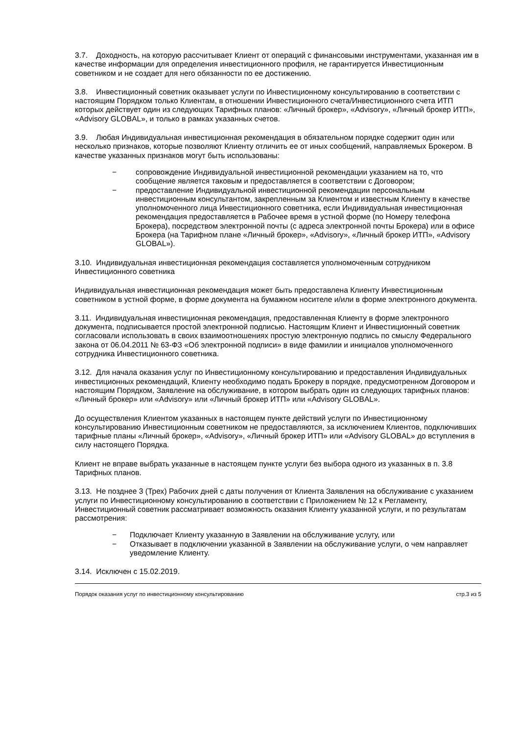3.7. Доходность, на которую рассчитывает Клиент от операций с финансовыми инструментами, указанная им в качестве информации для определения инвестиционного профиля, не гарантируется Инвестиционным советником и не создает для него обязанности по ее достижению.
3.8. Инвестиционный советник оказывает услуги по Инвестиционному консультированию в соответствии с настоящим Порядком только Клиентам, в отношении Инвестиционного счета/Инвестиционного счета ИТП которых действует один из следующих Тарифных планов: «Личный брокер», «Advisory», «Личный брокер ИТП», «Advisory GLOBAL», и только в рамках указанных счетов.
3.9. Любая Индивидуальная инвестиционная рекомендация в обязательном порядке содержит один или несколько признаков, которые позволяют Клиенту отличить ее от иных сообщений, направляемых Брокером. В качестве указанных признаков могут быть использованы:
− сопровождение Индивидуальной инвестиционной рекомендации указанием на то, что сообщение является таковым и предоставляется в соответствии с Договором;
− предоставление Индивидуальной инвестиционной рекомендации персональным инвестиционным консультантом, закрепленным за Клиентом и известным Клиенту в качестве уполномоченного лица Инвестиционного советника, если Индивидуальная инвестиционная рекомендация предоставляется в Рабочее время в устной форме (по Номеру телефона Брокера), посредством электронной почты (с адреса электронной почты Брокера) или в офисе Брокера (на Тарифном плане «Личный брокер», «Advisory», «Личный брокер ИТП», «Advisory GLOBAL»).
3.10. Индивидуальная инвестиционная рекомендация составляется уполномоченным сотрудником Инвестиционного советника
Индивидуальная инвестиционная рекомендация может быть предоставлена Клиенту Инвестиционным советником в устной форме, в форме документа на бумажном носителе и/или в форме электронного документа.
3.11. Индивидуальная инвестиционная рекомендация, предоставленная Клиенту в форме электронного документа, подписывается простой электронной подписью. Настоящим Клиент и Инвестиционный советник согласовали использовать в своих взаимоотношениях простую электронную подпись по смыслу Федерального закона от 06.04.2011 № 63-ФЗ «Об электронной подписи» в виде фамилии и инициалов уполномоченного сотрудника Инвестиционного советника.
3.12. Для начала оказания услуг по Инвестиционному консультированию и предоставления Индивидуальных инвестиционных рекомендаций, Клиенту необходимо подать Брокеру в порядке, предусмотренном Договором и настоящим Порядком, Заявление на обслуживание, в котором выбрать один из следующих тарифных планов: «Личный брокер» или «Advisory» или «Личный брокер ИТП» или «Advisory GLOBAL».
До осуществления Клиентом указанных в настоящем пункте действий услуги по Инвестиционному консультированию Инвестиционным советником не предоставляются, за исключением Клиентов, подключивших тарифные планы «Личный брокер», «Advisory», «Личный брокер ИТП» или «Advisory GLOBAL» до вступления в силу настоящего Порядка.
Клиент не вправе выбрать указанные в настоящем пункте услуги без выбора одного из указанных в п. 3.8 Тарифных планов.
3.13. Не позднее 3 (Трех) Рабочих дней с даты получения от Клиента Заявления на обслуживание с указанием услуги по Инвестиционному консультированию в соответствии с Приложением № 12 к Регламенту, Инвестиционный советник рассматривает возможность оказания Клиенту указанной услуги, и по результатам рассмотрения:
− Подключает Клиенту указанную в Заявлении на обслуживание услугу, или
− Отказывает в подключении указанной в Заявлении на обслуживание услуги, о чем направляет уведомление Клиенту.
3.14. Исключен с 15.02.2019.
Порядок оказания услуг по инвестиционному консультированию стр.3 из 5